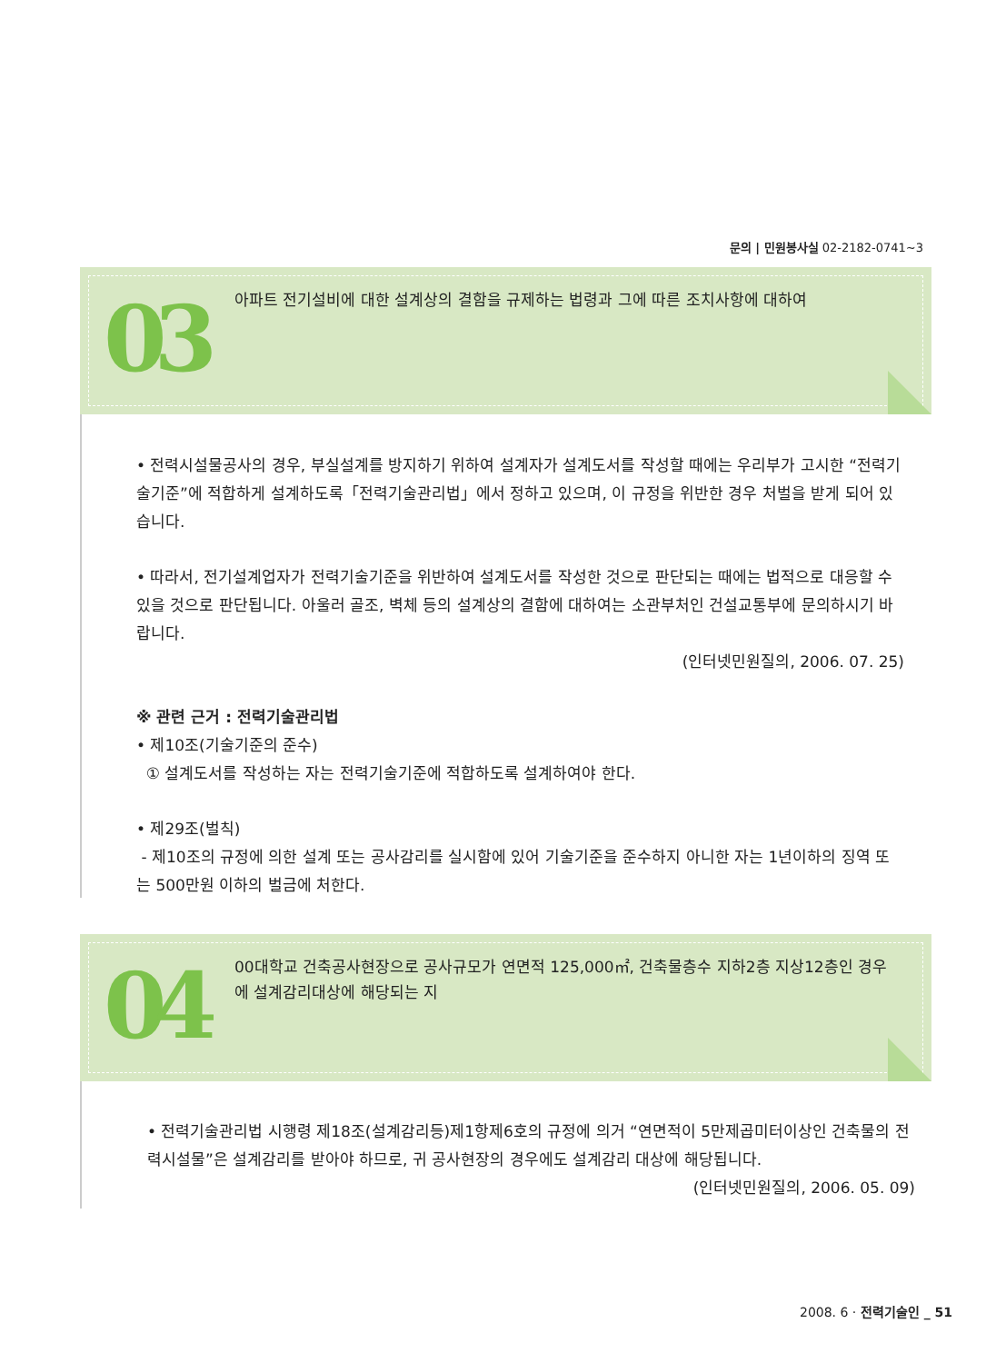문의 | 민원봉사실 02-2182-0741~3
03 아파트 전기설비에 대한 설계상의 결함을 규제하는 법령과 그에 따른 조치사항에 대하여
• 전력시설물공사의 경우, 부실설계를 방지하기 위하여 설계자가 설계도서를 작성할 때에는 우리부가 고시한 “전력기술기준”에 적합하게 설계하도록「전력기술관리법」에서 정하고 있으며, 이 규정을 위반한 경우 처벌을 받게 되어 있습니다.
• 따라서, 전기설계업자가 전력기술기준을 위반하여 설계도서를 작성한 것으로 판단되는 때에는 법적으로 대응할 수 있을 것으로 판단됩니다. 아울러 골조, 벽체 등의 설계상의 결함에 대하여는 소관부처인 건설교통부에 문의하시기 바랍니다.
(인터넷민원질의, 2006. 07. 25)
※ 관련 근거 : 전력기술관리법
• 제10조(기술기준의 준수)
① 설계도서를 작성하는 자는 전력기술기준에 적합하도록 설계하여야 한다.
• 제29조(벌칙)
- 제10조의 규정에 의한 설계 또는 공사감리를 실시함에 있어 기술기준을 준수하지 아니한 자는 1년이하의 징역 또는 500만원 이하의 벌금에 처한다.
04
00대학교 건축공사현장으로 공사규모가 연면적 125,000㎡, 건축물층수 지하2층 지상12층인 경우에 설계감리대상에 해당되는 지
• 전력기술관리법 시행령 제18조(설계감리등)제1항제6호의 규정에 의거 “연면적이 5만제곱미터이상인 건축물의 전력시설물”은 설계감리를 받아야 하므로, 귀 공사현장의 경우에도 설계감리 대상에 해당됩니다.
(인터넷민원질의, 2006. 05. 09)
2008. 6 · 전력기술인 _ 51